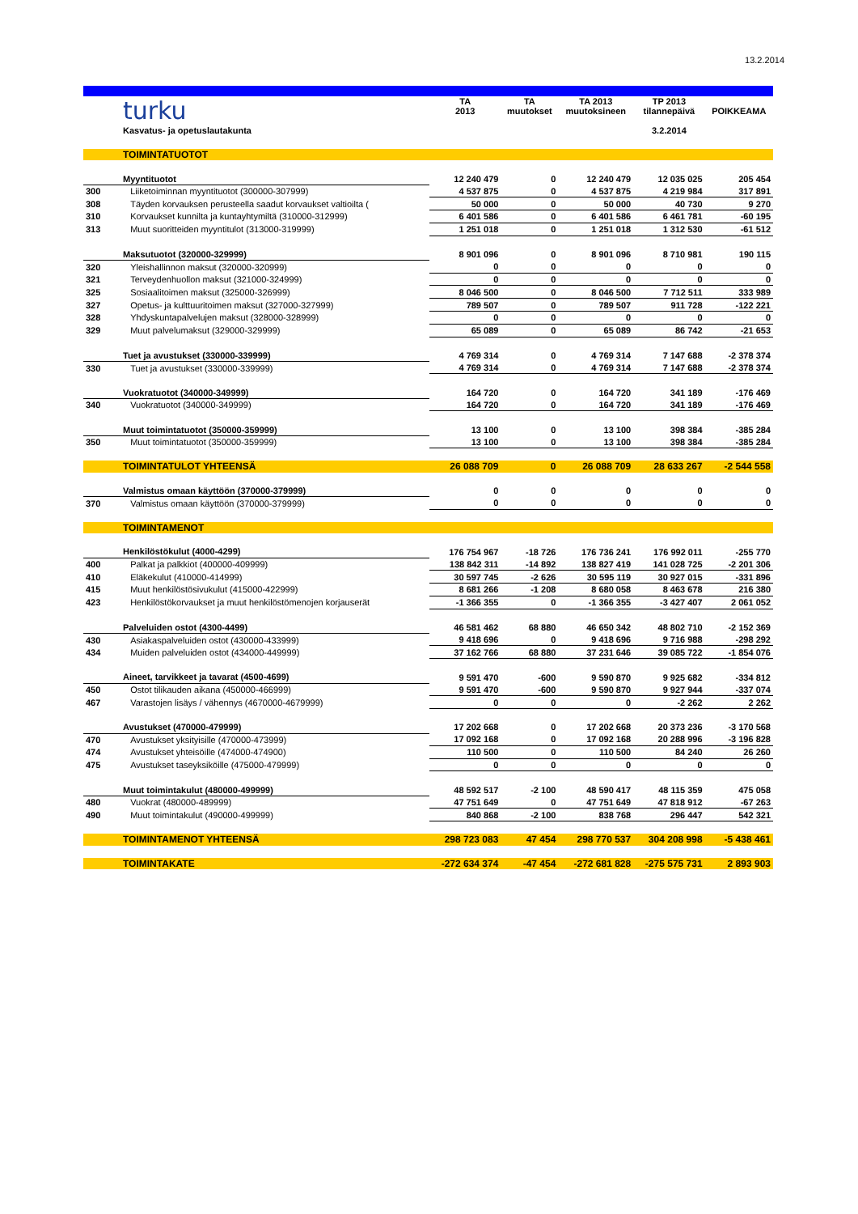13.2.2014
| | turku | TA 2013 | TA muutokset | TA 2013 muutoksineen | TP 2013 tilannepäivä | POIKKEAMA |
| | Kasvatus- ja opetuslautakunta | | | | 3.2.2014 | |
| | TOIMINTATUOTOT | | | | | |
| | Myyntituotot | 12 240 479 | 0 | 12 240 479 | 12 035 025 | 205 454 |
| 300 | Liiketoiminnan myyntituotot (300000-307999) | 4 537 875 | 0 | 4 537 875 | 4 219 984 | 317 891 |
| 308 | Täyden korvauksen perusteella saadut korvaukset valtioilta ( | 50 000 | 0 | 50 000 | 40 730 | 9 270 |
| 310 | Korvaukset kunnilta ja kuntayhtymiltä (310000-312999) | 6 401 586 | 0 | 6 401 586 | 6 461 781 | -60 195 |
| 313 | Muut suoritteiden myyntitulot (313000-319999) | 1 251 018 | 0 | 1 251 018 | 1 312 530 | -61 512 |
| | Maksutuotot (320000-329999) | 8 901 096 | 0 | 8 901 096 | 8 710 981 | 190 115 |
| 320 | Yleishallinnon maksut (320000-320999) | 0 | 0 | 0 | 0 | 0 |
| 321 | Terveydenhuollon maksut (321000-324999) | 0 | 0 | 0 | 0 | 0 |
| 325 | Sosiaalitoimen maksut (325000-326999) | 8 046 500 | 0 | 8 046 500 | 7 712 511 | 333 989 |
| 327 | Opetus- ja kulttuuritoimen maksut (327000-327999) | 789 507 | 0 | 789 507 | 911 728 | -122 221 |
| 328 | Yhdyskuntapalvelujen maksut (328000-328999) | 0 | 0 | 0 | 0 | 0 |
| 329 | Muut palvelumaksut (329000-329999) | 65 089 | 0 | 65 089 | 86 742 | -21 653 |
| | Tuet ja avustukset (330000-339999) | 4 769 314 | 0 | 4 769 314 | 7 147 688 | -2 378 374 |
| 330 | Tuet ja avustukset (330000-339999) | 4 769 314 | 0 | 4 769 314 | 7 147 688 | -2 378 374 |
| | Vuokratuotot (340000-349999) | 164 720 | 0 | 164 720 | 341 189 | -176 469 |
| 340 | Vuokratuotot (340000-349999) | 164 720 | 0 | 164 720 | 341 189 | -176 469 |
| | Muut toimintatuotot (350000-359999) | 13 100 | 0 | 13 100 | 398 384 | -385 284 |
| 350 | Muut toimintatuotot (350000-359999) | 13 100 | 0 | 13 100 | 398 384 | -385 284 |
| | TOIMINTATULOT YHTEENSÄ | 26 088 709 | 0 | 26 088 709 | 28 633 267 | -2 544 558 |
| | Valmistus omaan käyttöön (370000-379999) | 0 | 0 | 0 | 0 | 0 |
| 370 | Valmistus omaan käyttöön (370000-379999) | 0 | 0 | 0 | 0 | 0 |
| | TOIMINTAMENOT | | | | | |
| | Henkilöstökulut (4000-4299) | 176 754 967 | -18 726 | 176 736 241 | 176 992 011 | -255 770 |
| 400 | Palkat ja palkkiot (400000-409999) | 138 842 311 | -14 892 | 138 827 419 | 141 028 725 | -2 201 306 |
| 410 | Eläkekulut (410000-414999) | 30 597 745 | -2 626 | 30 595 119 | 30 927 015 | -331 896 |
| 415 | Muut henkilöstösivukulut (415000-422999) | 8 681 266 | -1 208 | 8 680 058 | 8 463 678 | 216 380 |
| 423 | Henkilöstökorvaukset ja muut henkilöstömenojen korjauserät | -1 366 355 | 0 | -1 366 355 | -3 427 407 | 2 061 052 |
| | Palveluiden ostot (4300-4499) | 46 581 462 | 68 880 | 46 650 342 | 48 802 710 | -2 152 369 |
| 430 | Asiakaspalveluiden ostot (430000-433999) | 9 418 696 | 0 | 9 418 696 | 9 716 988 | -298 292 |
| 434 | Muiden palveluiden ostot (434000-449999) | 37 162 766 | 68 880 | 37 231 646 | 39 085 722 | -1 854 076 |
| | Aineet, tarvikkeet ja tavarat (4500-4699) | 9 591 470 | -600 | 9 590 870 | 9 925 682 | -334 812 |
| 450 | Ostot tilikauden aikana (450000-466999) | 9 591 470 | -600 | 9 590 870 | 9 927 944 | -337 074 |
| 467 | Varastojen lisäys / vähennys (4670000-4679999) | 0 | 0 | 0 | -2 262 | 2 262 |
| | Avustukset (470000-479999) | 17 202 668 | 0 | 17 202 668 | 20 373 236 | -3 170 568 |
| 470 | Avustukset yksityisille (470000-473999) | 17 092 168 | 0 | 17 092 168 | 20 288 996 | -3 196 828 |
| 474 | Avustukset yhteisöille (474000-474900) | 110 500 | 0 | 110 500 | 84 240 | 26 260 |
| 475 | Avustukset taseyksiköille (475000-479999) | 0 | 0 | 0 | 0 | 0 |
| | Muut toimintakulut (480000-499999) | 48 592 517 | -2 100 | 48 590 417 | 48 115 359 | 475 058 |
| 480 | Vuokrat (480000-489999) | 47 751 649 | 0 | 47 751 649 | 47 818 912 | -67 263 |
| 490 | Muut toimintakulut (490000-499999) | 840 868 | -2 100 | 838 768 | 296 447 | 542 321 |
| | TOIMINTAMENOT YHTEENSÄ | 298 723 083 | 47 454 | 298 770 537 | 304 208 998 | -5 438 461 |
| | TOIMINTAKATE | -272 634 374 | -47 454 | -272 681 828 | -275 575 731 | 2 893 903 |